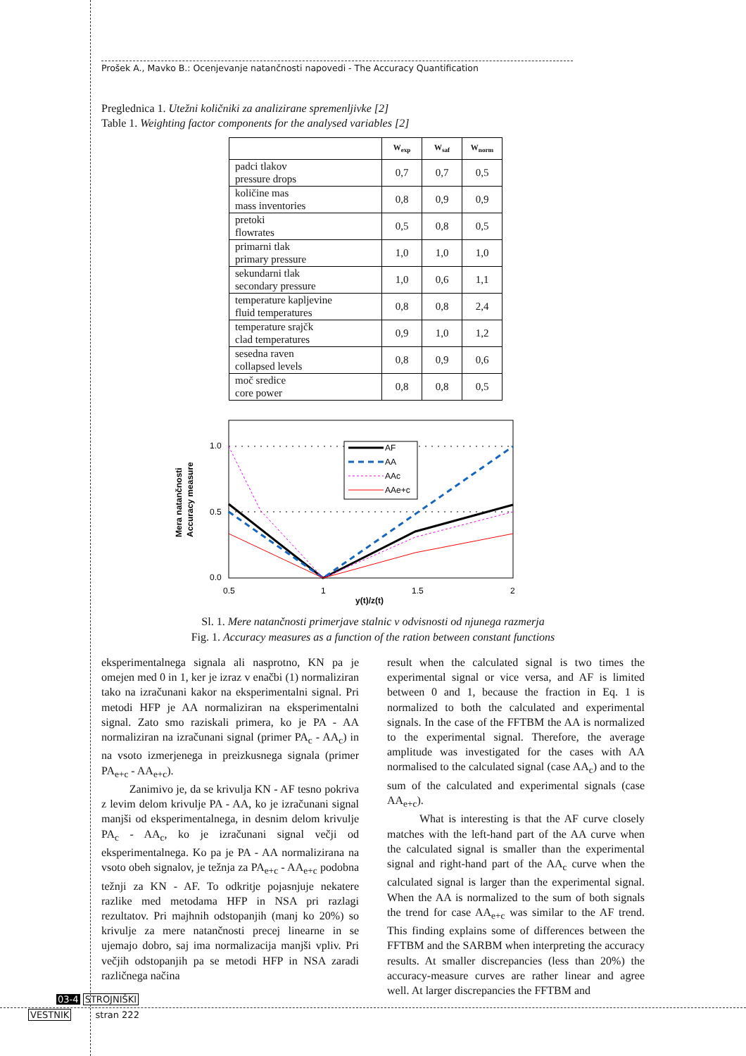Prošek A., Mavko B.: Ocenjevanje natančnosti napovedi - The Accuracy Quantification
Preglednica 1. Utežni količniki za analizirane spremenljivke [2]
Table 1. Weighting factor components for the analysed variables [2]
| | W<sub>exp</sub> | W<sub>saf</sub> | W<sub>norm</sub> |
| --- | --- | --- | --- |
| padci tlakov pressure drops | 0,7 | 0,7 | 0,5 |
| količine mas mass inventories | 0,8 | 0,9 | 0,9 |
| pretoki flowrates | 0,5 | 0,8 | 0,5 |
| primarni tlak primary pressure | 1,0 | 1,0 | 1,0 |
| sekundarni tlak secondary pressure | 1,0 | 0,6 | 1,1 |
| temperature kapljevine fluid temperatures | 0,8 | 0,8 | 2,4 |
| temperature srajčk clad temperatures | 0,9 | 1,0 | 1,2 |
| sesedna raven collapsed levels | 0,8 | 0,9 | 0,6 |
| moč sredice core power | 0,8 | 0,8 | 0,5 |
AF
AA
AAc
AAe+c
1.0
0.5
0.0
0.5
1
1.5
2
y(t)/z(t)
Mera natančnosti
Accuracy measure
Sl. 1. Mere natančnosti primerjave stalnic v odvisnosti od njunega razmerja
Fig. 1. Accuracy measures as a function of the ration between constant functions
eksperimentalnega signala ali nasprotno, KN pa je omejen med 0 in 1, ker je izraz v enačbi (1) normaliziran tako na izračunani kakor na eksperimentalni signal. Pri metodi HFP je AA normaliziran na eksperimentalni signal. Zato smo raziskali primera, ko je PA - AA normaliziran na izračunani signal (primer PA<sub>c</sub> - AA<sub>c</sub>) in na vsoto izmerjenega in preizkusnega signala (primer PA<sub>e+c</sub> - AA<sub>e+c</sub>).
Zanimivo je, da se krivulja KN - AF tesno pokriva z levim delom krivulje PA - AA, ko je izračunani signal manjši od eksperimentalnega, in desnim delom krivulje PA<sub>c</sub> - AA<sub>c</sub>, ko je izračunani signal večji od eksperimentalnega. Ko pa je PA - AA normalizirana na vsoto obeh signalov, je težnja za PA<sub>e+c</sub> - AA<sub>e+c</sub> podobna težnji za KN - AF. To odkritje pojasnjuje nekatere razlike med metodama HFP in NSA pri razlagi rezultatov. Pri majhnih odstopanjih (manj ko 20%) so krivulje za mere natančnosti precej linearne in se ujemajo dobro, saj ima normalizacija manjši vpliv. Pri večjih odstopanjih pa se metodi HFP in NSA zaradi različnega načina
result when the calculated signal is two times the experimental signal or vice versa, and AF is limited between 0 and 1, because the fraction in Eq. 1 is normalized to both the calculated and experimental signals. In the case of the FFTBM the AA is normalized to the experimental signal. Therefore, the average amplitude was investigated for the cases with AA normalised to the calculated signal (case AA<sub>c</sub>) and to the sum of the calculated and experimental signals (case AA<sub>e+c</sub>).
What is interesting is that the AF curve closely matches with the left-hand part of the AA curve when the calculated signal is smaller than the experimental signal and right-hand part of the AA<sub>c</sub> curve when the calculated signal is larger than the experimental signal. When the AA is normalized to the sum of both signals the trend for case AA<sub>e+c</sub> was similar to the AF trend. This finding explains some of differences between the FFTBM and the SARBM when interpreting the accuracy results. At smaller discrepancies (less than 20%) the accuracy-measure curves are rather linear and agree well. At larger discrepancies the FFTBM and
03-4 STROJNIŠKI
VESTNIK stran 222